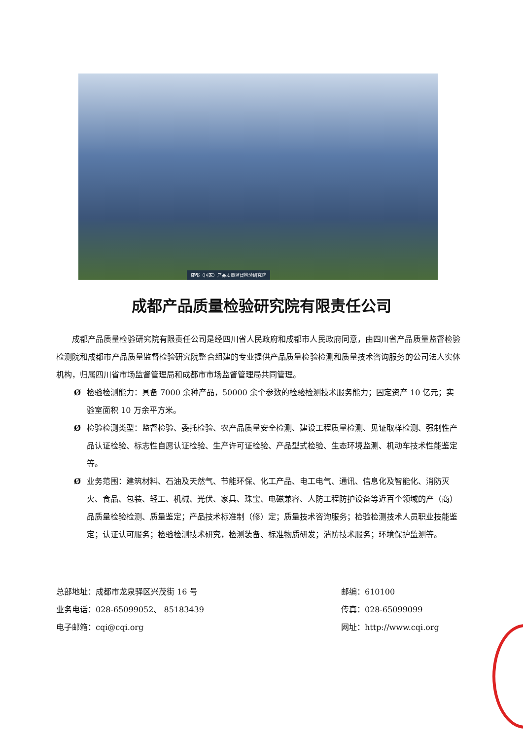成都（国家）产品质量监督检验研究院
成都产品质量检验研究院有限责任公司
成都产品质量检验研究院有限责任公司是经四川省人民政府和成都市人民政府同意，由四川省产品质量监督检验检测院和成都市产品质量监督检验研究院整合组建的专业提供产品质量检验检测和质量技术咨询服务的公司法人实体机构，归属四川省市场监督管理局和成都市市场监督管理局共同管理。
Ø检验检测能力：具备 7000 余种产品，50000 余个参数的检验检测技术服务能力；固定资产 10 亿元；实验室面积 10 万余平方米。
Ø检验检测类型：监督检验、委托检验、农产品质量安全检测、建设工程质量检测、见证取样检测、强制性产品认证检验、标志性自愿认证检验、生产许可证检验、产品型式检验、生态环境监测、机动车技术性能鉴定等。
Ø业务范围：建筑材料、石油及天然气、节能环保、化工产品、电工电气、通讯、信息化及智能化、消防灭火、食品、包装、轻工、机械、光伏、家具、珠宝、电磁兼容、人防工程防护设备等近百个领域的产（商）品质量检验检测、质量鉴定；产品技术标准制（修）定；质量技术咨询服务；检验检测技术人员职业技能鉴定；认证认可服务；检验检测技术研究，检测装备、标准物质研发；消防技术服务；环境保护监测等。
总部地址：成都市龙泉驿区兴茂街 16 号
邮编：610100
业务电话：028-65099052、 85183439
传真：028-65099099
电子邮箱：cqi@cqi.org
网址：http://www.cqi.org